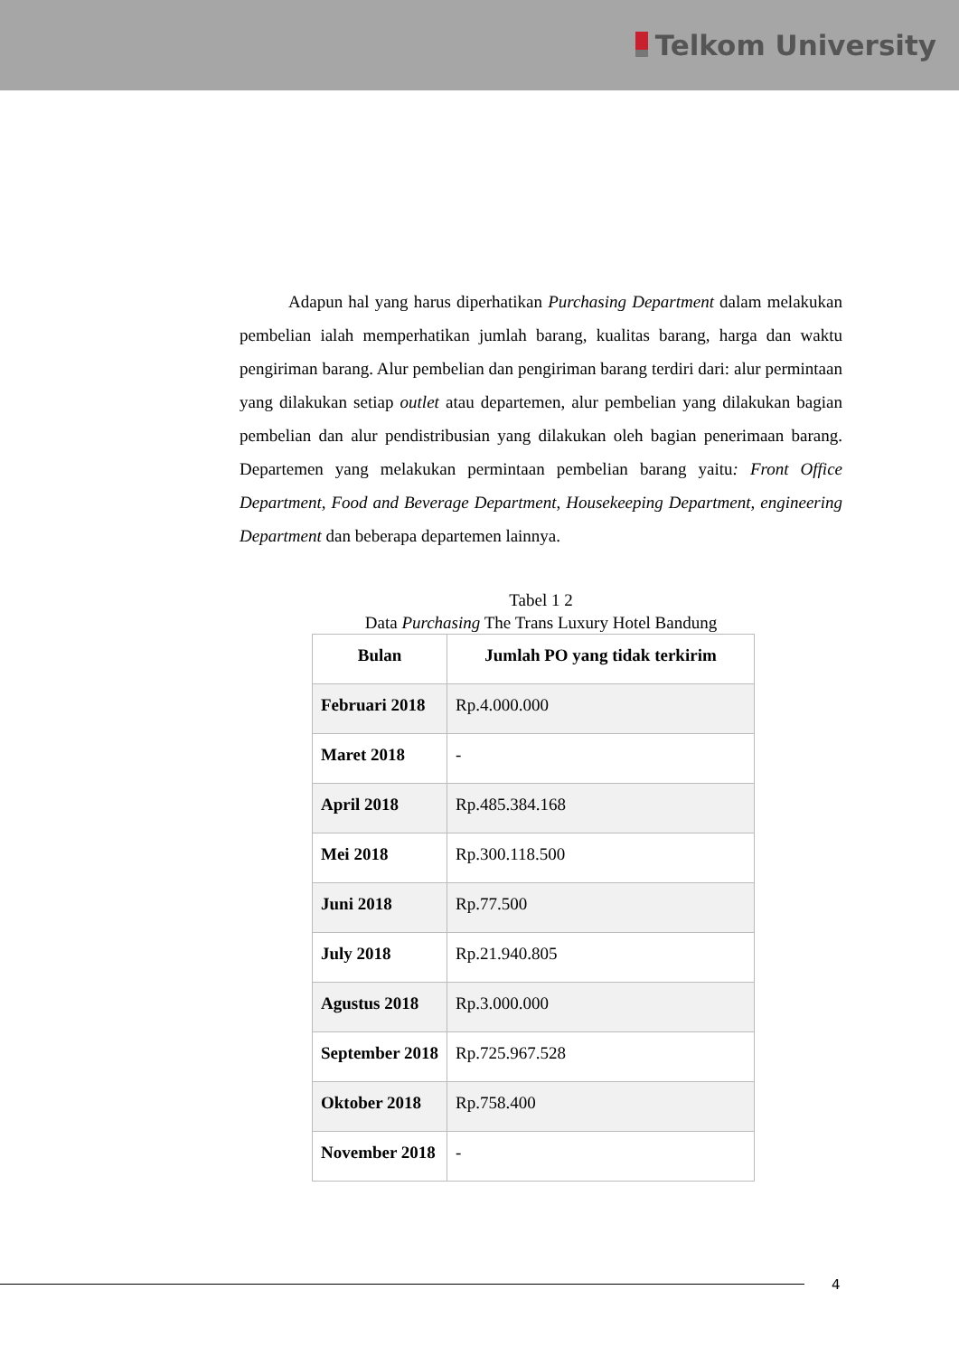Telkom University
Adapun hal yang harus diperhatikan Purchasing Department dalam melakukan pembelian ialah memperhatikan jumlah barang, kualitas barang, harga dan waktu pengiriman barang. Alur pembelian dan pengiriman barang terdiri dari: alur permintaan yang dilakukan setiap outlet atau departemen, alur pembelian yang dilakukan bagian pembelian dan alur pendistribusian yang dilakukan oleh bagian penerimaan barang. Departemen yang melakukan permintaan pembelian barang yaitu: Front Office Department, Food and Beverage Department, Housekeeping Department, engineering Department dan beberapa departemen lainnya.
Tabel 1 2
Data Purchasing The Trans Luxury Hotel Bandung
| Bulan | Jumlah PO yang tidak terkirim |
| --- | --- |
| Februari 2018 | Rp.4.000.000 |
| Maret 2018 | - |
| April 2018 | Rp.485.384.168 |
| Mei 2018 | Rp.300.118.500 |
| Juni 2018 | Rp.77.500 |
| July 2018 | Rp.21.940.805 |
| Agustus 2018 | Rp.3.000.000 |
| September 2018 | Rp.725.967.528 |
| Oktober 2018 | Rp.758.400 |
| November 2018 | - |
4